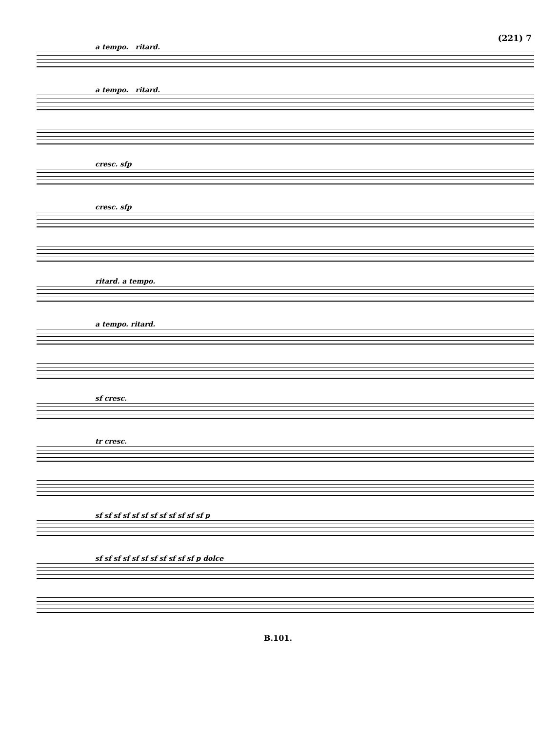(221) 7
a tempo. ritard.
a tempo. ritard.
cresc. sfp
cresc. sfp
ritard. a tempo.
a tempo. ritard.
sf cresc.
tr cresc.
sf sf sf sf sf sf sf sf sf sf sf sf p
sf sf sf sf sf sf sf sf sf sf sf p dolce
B.101.